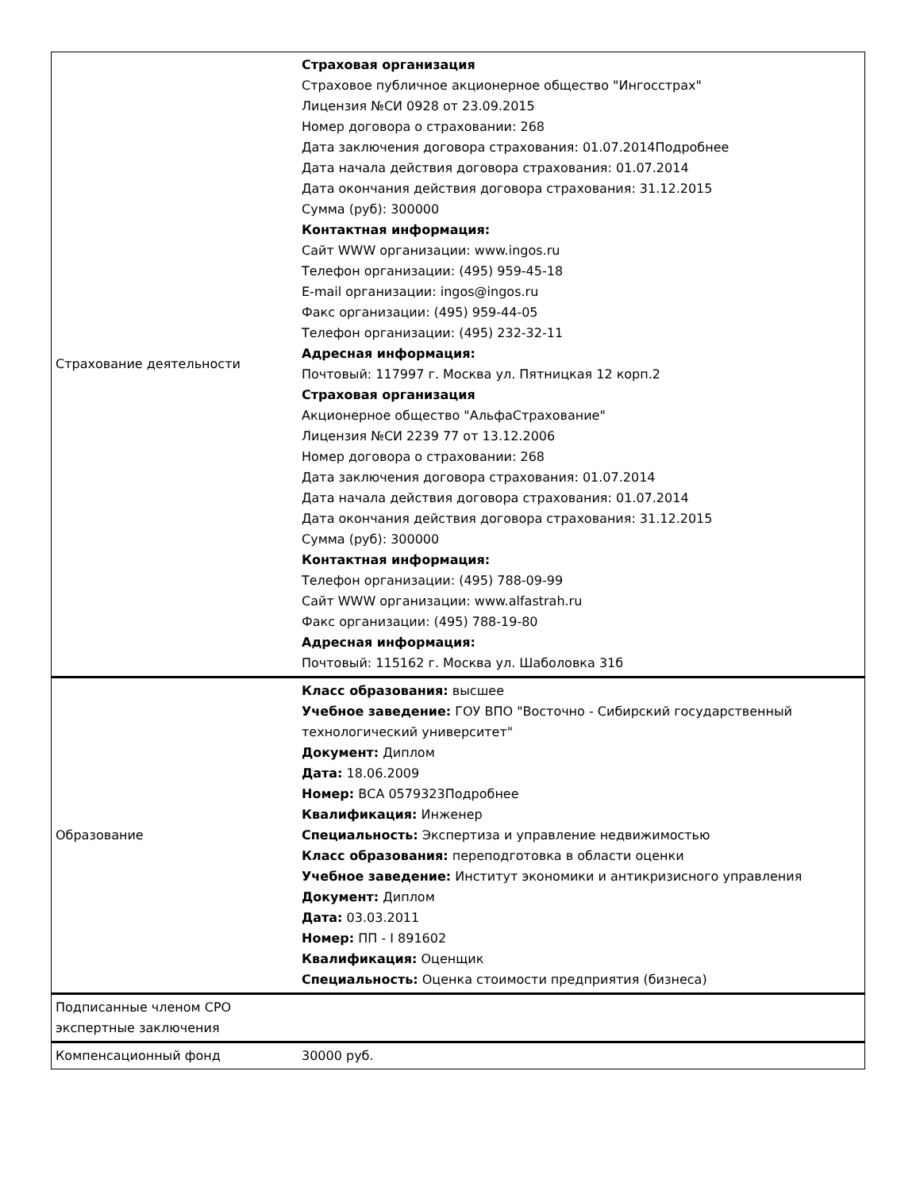| Страхование деятельности | Страховая организация Страховое публичное акционерное общество "Ингосстрах" Лицензия №СИ 0928 от 23.09.2015 Номер договора о страховании: 268 Дата заключения договора страхования: 01.07.2014Подробнее Дата начала действия договора страхования: 01.07.2014 Дата окончания действия договора страхования: 31.12.2015 Сумма (руб): 300000 Контактная информация: Сайт WWW организации: www.ingos.ru Телефон организации: (495) 959-45-18 E-mail организации: ingos@ingos.ru Факс организации: (495) 959-44-05 Телефон организации: (495) 232-32-11 Адресная информация: Почтовый: 117997 г. Москва ул. Пятницкая 12 корп.2 Страховая организация Акционерное общество "АльфаСтрахование" Лицензия №СИ 2239 77 от 13.12.2006 Номер договора о страховании: 268 Дата заключения договора страхования: 01.07.2014 Дата начала действия договора страхования: 01.07.2014 Дата окончания действия договора страхования: 31.12.2015 Сумма (руб): 300000 Контактная информация: Телефон организации: (495) 788-09-99 Сайт WWW организации: www.alfastrah.ru Факс организации: (495) 788-19-80 Адресная информация: Почтовый: 115162 г. Москва ул. Шаболовка 31б |
| Образование | Класс образования: высшее Учебное заведение: ГОУ ВПО "Восточно - Сибирский государственный технологический университет" Документ: Диплом Дата: 18.06.2009 Номер: ВСА 0579323Подробнее Квалификация: Инженер Специальность: Экспертиза и управление недвижимостью Класс образования: переподготовка в области оценки Учебное заведение: Институт экономики и антикризисного управления Документ: Диплом Дата: 03.03.2011 Номер: ПП - I 891602 Квалификация: Оценщик Специальность: Оценка стоимости предприятия (бизнеса) |
| Подписанные членом СРО экспертные заключения | |
| Компенсационный фонд | 30000 руб. |